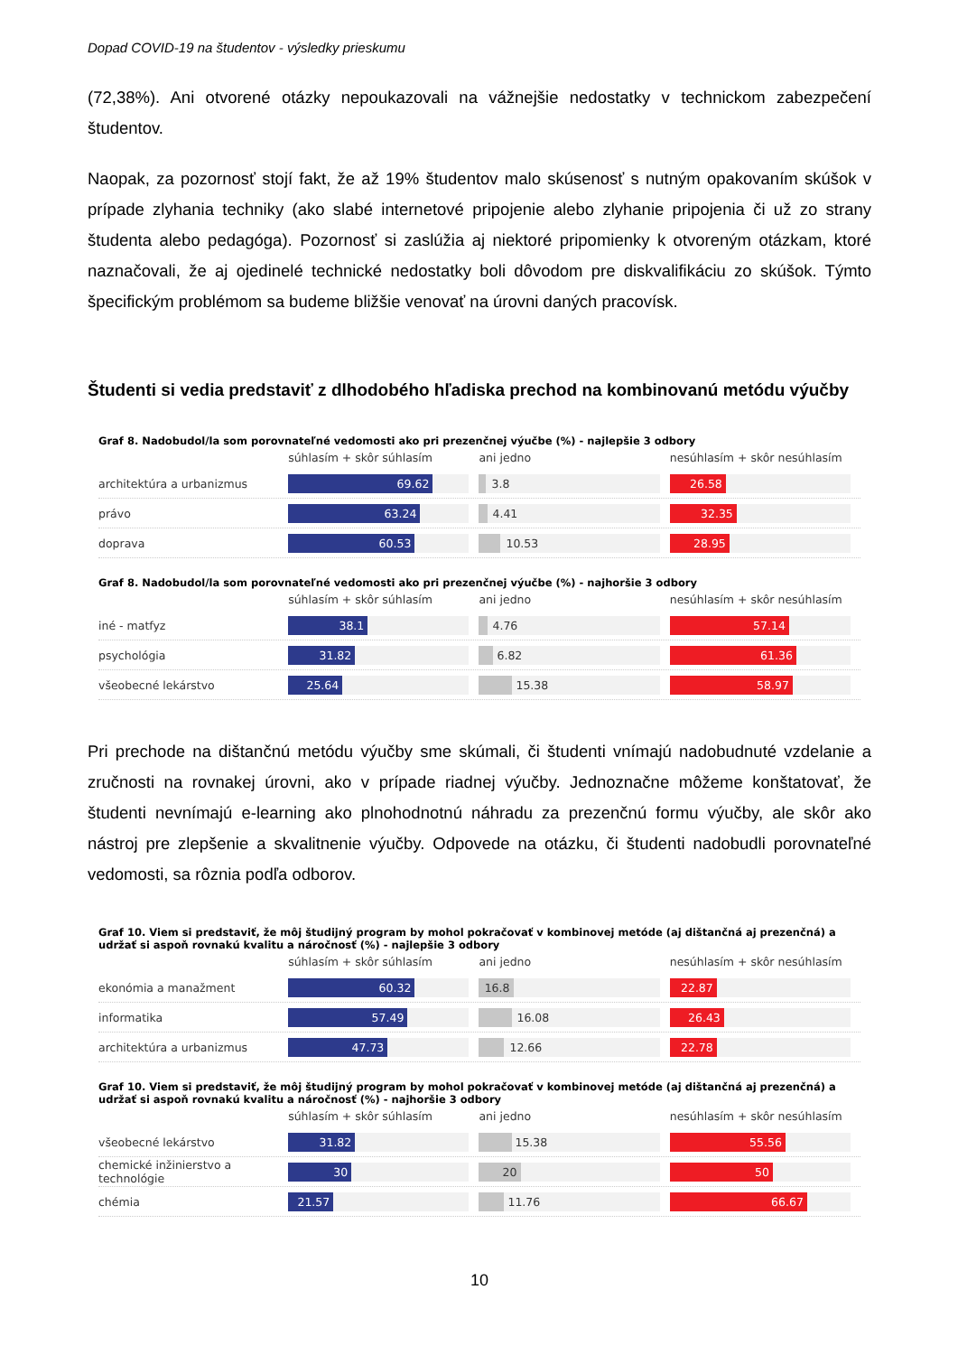Dopad COVID-19 na študentov - výsledky prieskumu
(72,38%). Ani otvorené otázky nepoukazovali na vážnejšie nedostatky v technickom zabezpečení študentov.
Naopak, za pozornosť stojí fakt, že až 19% študentov malo skúsenosť s nutným opakovaním skúšok v prípade zlyhania techniky (ako slabé internetové pripojenie alebo zlyhanie pripojenia či už zo strany študenta alebo pedagóga). Pozornosť si zaslúžia aj niektoré pripomienky k otvoreným otázkam, ktoré naznačovali, že aj ojedinelé technické nedostatky boli dôvodom pre diskvalifikáciu zo skúšok. Týmto špecifickým problémom sa budeme bližšie venovať na úrovni daných pracovísk.
Študenti si vedia predstaviť z dlhodobého hľadiska prechod na kombinovanú metódu výučby
Graf 8. Nadobudol/la som porovnateľné vedomosti ako pri prezenčnej výučbe (%) - najlepšie 3 odbory
súhlasím + skôr súhlasím ani jedno
nesúhlasím + skôr nesúhlasím
architektúra a urbanizmus
69.62
3.8
26.58
právo
63.24
4.41
32.35
doprava
60.53
10.53
28.95
Graf 8. Nadobudol/la som porovnateľné vedomosti ako pri prezenčnej výučbe (%) - najhoršie 3 odbory
súhlasím + skôr súhlasím ani jedno
nesúhlasím + skôr nesúhlasím
iné - matfyz
38.1
4.76
57.14
psychológia
31.82
6.82
61.36
všeobecné lekárstvo
25.64
15.38
58.97
Pri prechode na dištančnú metódu výučby sme skúmali, či študenti vnímajú nadobudnuté vzdelanie a zručnosti na rovnakej úrovni, ako v prípade riadnej výučby. Jednoznačne môžeme konštatovať, že študenti nevnímajú e-learning ako plnohodnotnú náhradu za prezenčnú formu výučby, ale skôr ako nástroj pre zlepšenie a skvalitnenie výučby. Odpovede na otázku, či študenti nadobudli porovnateľné vedomosti, sa rôznia podľa odborov.
Graf 10. Viem si predstaviť, že môj študijný program by mohol pokračovať v kombinovej metóde (aj dištančná aj prezenčná) a udržať si aspoň rovnakú kvalitu a náročnosť (%) - najlepšie 3 odbory
súhlasím + skôr súhlasím ani jedno
nesúhlasím + skôr nesúhlasím
ekonómia a manažment
60.32 16.8 22.87
informatika
57.49
16.08
26.43
architektúra a urbanizmus
47.73
12.66
22.78
Graf 10. Viem si predstaviť, že môj študijný program by mohol pokračovať v kombinovej metóde (aj dištančná aj prezenčná) a udržať si aspoň rovnakú kvalitu a náročnosť (%) - najhoršie 3 odbory
súhlasím + skôr súhlasím ani jedno
nesúhlasím + skôr nesúhlasím
všeobecné lekárstvo
31.82
15.38
55.56
chemické inžinierstvo a technológie
30 20 50
chémia
21.57
11.76
66.67
10